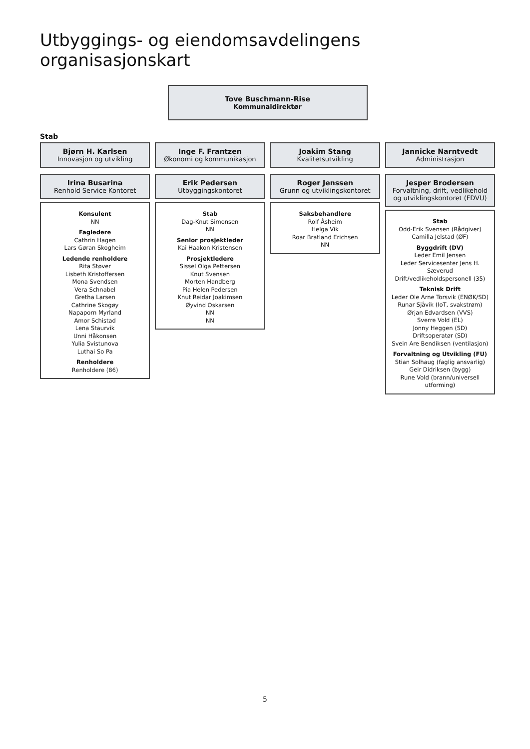Utbyggings- og eiendomsavdelingens organisasjonskart
Tove Buschmann-Rise
Kommunaldirektør
Stab
Bjørn H. Karlsen
Innovasjon og utvikling
Inge F. Frantzen
Økonomi og kommunikasjon
Joakim Stang
Kvalitetsutvikling
Jannicke Narntvedt
Administrasjon
Irina Busarina
Renhold Service Kontoret
Konsulent
NN
Fagledere
Cathrin Hagen
Lars Gøran Skogheim
Ledende renholdere
Rita Støver
Lisbeth Kristoffersen
Mona Svendsen
Vera Schnabel
Gretha Larsen
Cathrine Skogøy
Napaporn Myrland
Amor Schistad
Lena Staurvik
Unni Håkonsen
Yulia Svistunova
Luthai So Pa
Renholdere
Renholdere (86)
Erik Pedersen
Utbyggingskontoret
Stab
Dag-Knut Simonsen
NN
Senior prosjektleder
Kai Haakon Kristensen
Prosjektledere
Sissel Olga Pettersen
Knut Svensen
Morten Handberg
Pia Helen Pedersen
Knut Reidar Joakimsen
Øyvind Oskarsen
NN
NN
Roger Jenssen
Grunn og utviklingskontoret
Saksbehandlere
Rolf Åsheim
Helga Vik
Roar Bratland Erichsen
NN
Jesper Brodersen
Forvaltning, drift, vedlikehold og utviklingskontoret (FDVU)
Stab
Odd-Erik Svensen (Rådgiver)
Camilla Jelstad (ØF)
Byggdrift (DV)
Leder Emil Jensen
Leder Servicesenter Jens H. Sæverud
Drift/vedlikeholdspersonell (35)
Teknisk Drift
Leder Ole Arne Torsvik (ENØK/SD)
Runar Sjåvik (IoT, svakstrøm)
Ørjan Edvardsen (VVS)
Sverre Vold (EL)
Jonny Heggen (SD)
Driftsoperatør (SD)
Svein Are Bendiksen (ventilasjon)
Forvaltning og Utvikling (FU)
Stian Solhaug (faglig ansvarlig)
Geir Didriksen (bygg)
Rune Vold (brann/universell utforming)
5